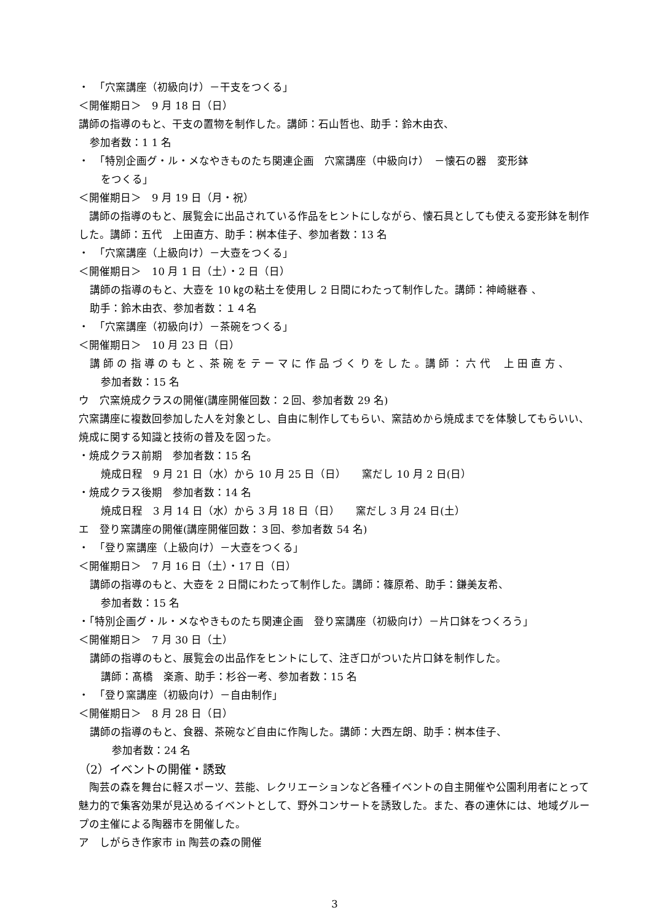・　「穴窯講座（初級向け）－干支をつくる」
＜開催期日＞　9 月 18 日（日）
講師の指導のもと、干支の置物を制作した。講師：石山哲也、助手：鈴木由衣、
参加者数：1 1 名
・　「特別企画グ・ル・メなやきものたち関連企画　穴窯講座（中級向け）　－懐石の器　変形鉢
をつくる」
＜開催期日＞　9 月 19 日（月・祝）
　講師の指導のもと、展覧会に出品されている作品をヒントにしながら、懐石具としても使える変形鉢を制作した。講師：五代　上田直方、助手：桝本佳子、参加者数：13 名
・　「穴窯講座（上級向け）－大壺をつくる」
＜開催期日＞　10 月 1 日（土）・2 日（日）
講師の指導のもと、大壺を 10 ㎏の粘土を使用し 2 日間にわたって制作した。講師：神崎継春 、
助手：鈴木由衣、参加者数：１４名
・　「穴窯講座（初級向け）－茶碗をつくる」
＜開催期日＞　10 月 23 日（日）
講 師 の 指 導 の も と 、茶 碗 を テ ー マ に 作 品 づ く り を し た 。講 師 ： 六 代　 上 田 直 方 、
参加者数：15 名
ウ　穴窯焼成クラスの開催(講座開催回数：２回、参加者数 29 名)
穴窯講座に複数回参加した人を対象とし、自由に制作してもらい、窯詰めから焼成までを体験してもらいい、焼成に関する知識と技術の普及を図った。
・焼成クラス前期　参加者数：15 名
焼成日程　9 月 21 日（水）から 10 月 25 日（日）　　窯だし 10 月 2 日(日）
・焼成クラス後期　参加者数：14 名
焼成日程　3 月 14 日（水）から 3 月 18 日（日）　　窯だし 3 月 24 日(土）
エ　登り窯講座の開催(講座開催回数：３回、参加者数 54 名)
・　「登り窯講座（上級向け）－大壺をつくる」
＜開催期日＞　7 月 16 日（土）・17 日（日）
講師の指導のもと、大壺を 2 日間にわたって制作した。講師：篠原希、助手：鎌美友希、
参加者数：15 名
・「特別企画グ・ル・メなやきものたち関連企画　登り窯講座（初級向け）－片口鉢をつくろう」
＜開催期日＞　7 月 30 日（土）
講師の指導のもと、展覧会の出品作をヒントにして、注ぎ口がついた片口鉢を制作した。
講師：髙橋　楽斎、助手：杉谷一考、参加者数：15 名
・　「登り窯講座（初級向け）－自由制作」
＜開催期日＞　8 月 28 日（日）
講師の指導のもと、食器、茶碗など自由に作陶した。講師：大西左朗、助手：桝本佳子、
参加者数：24 名
（2）イベントの開催・誘致
　陶芸の森を舞台に軽スポーツ、芸能、レクリエーションなど各種イベントの自主開催や公園利用者にとって魅力的で集客効果が見込めるイベントとして、野外コンサートを誘致した。また、春の連休には、地域グループの主催による陶器市を開催した。
ア　しがらき作家市 in 陶芸の森の開催
3